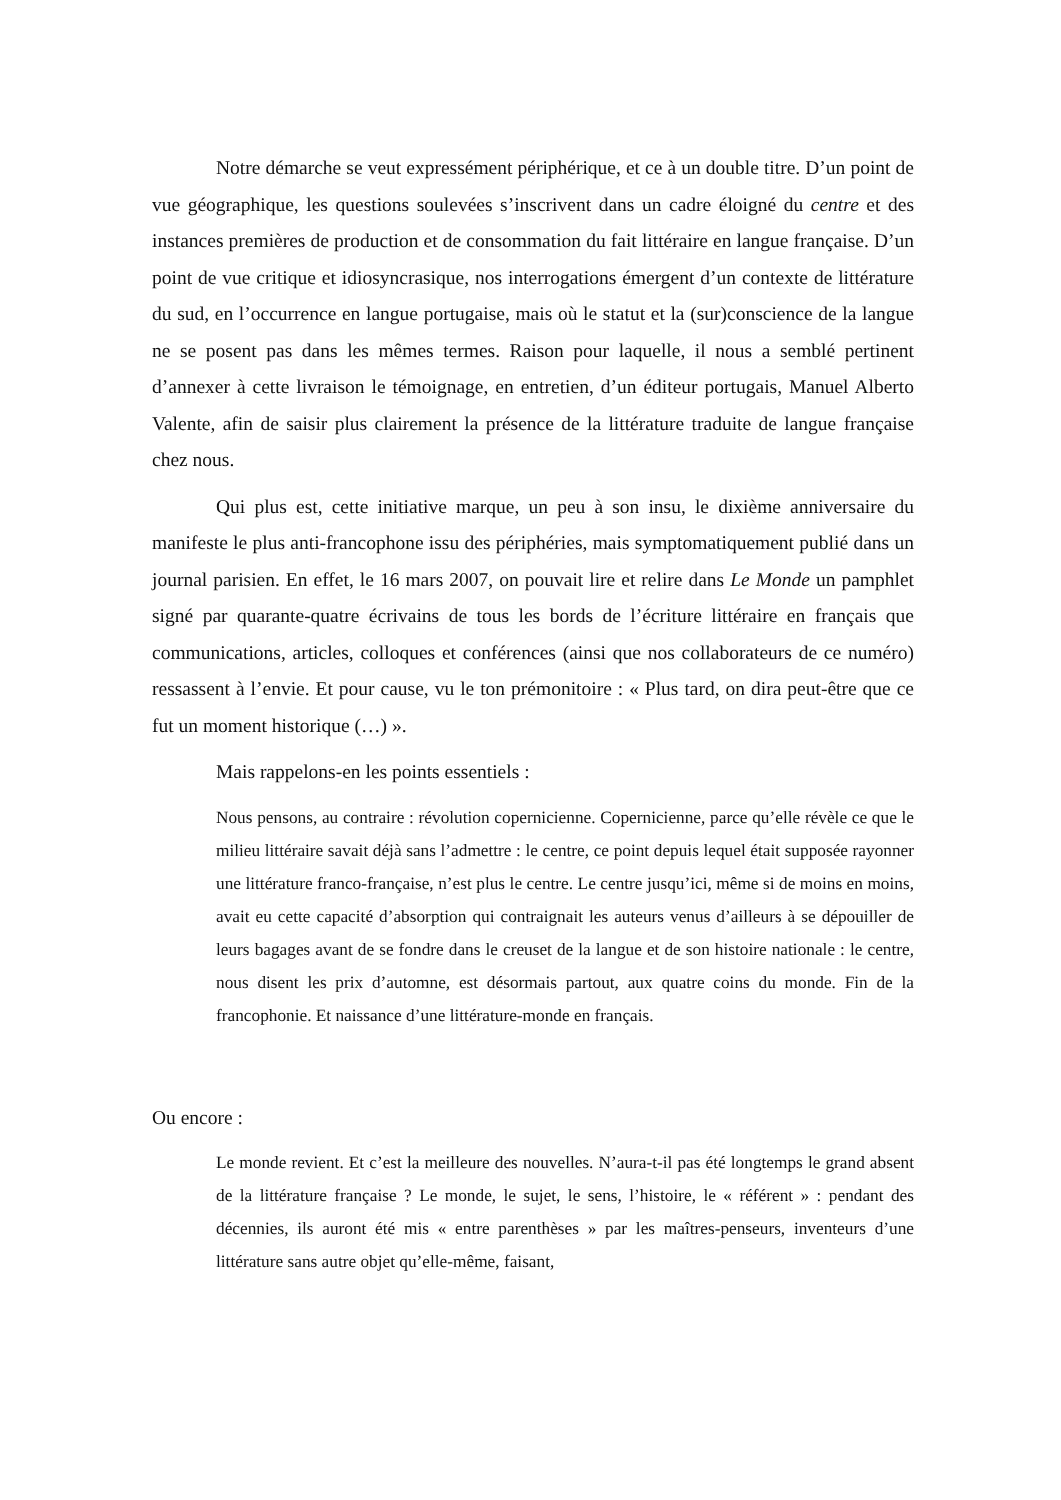Notre démarche se veut expressément périphérique, et ce à un double titre. D’un point de vue géographique, les questions soulevées s’inscrivent dans un cadre éloigné du centre et des instances premières de production et de consommation du fait littéraire en langue française. D’un point de vue critique et idiosyncrasique, nos interrogations émergent d’un contexte de littérature du sud, en l’occurrence en langue portugaise, mais où le statut et la (sur)conscience de la langue ne se posent pas dans les mêmes termes. Raison pour laquelle, il nous a semblé pertinent d’annexer à cette livraison le témoignage, en entretien, d’un éditeur portugais, Manuel Alberto Valente, afin de saisir plus clairement la présence de la littérature traduite de langue française chez nous.
Qui plus est, cette initiative marque, un peu à son insu, le dixième anniversaire du manifeste le plus anti-francophone issu des périphéries, mais symptomatiquement publié dans un journal parisien. En effet, le 16 mars 2007, on pouvait lire et relire dans Le Monde un pamphlet signé par quarante-quatre écrivains de tous les bords de l’écriture littéraire en français que communications, articles, colloques et conférences (ainsi que nos collaborateurs de ce numéro) ressassent à l’envie. Et pour cause, vu le ton prémonitoire : « Plus tard, on dira peut-être que ce fut un moment historique (…) ».
Mais rappelons-en les points essentiels :
Nous pensons, au contraire : révolution copernicienne. Copernicienne, parce qu’elle révèle ce que le milieu littéraire savait déjà sans l’admettre : le centre, ce point depuis lequel était supposée rayonner une littérature franco-française, n’est plus le centre. Le centre jusqu’ici, même si de moins en moins, avait eu cette capacité d’absorption qui contraignait les auteurs venus d’ailleurs à se dépouiller de leurs bagages avant de se fondre dans le creuset de la langue et de son histoire nationale : le centre, nous disent les prix d’automne, est désormais partout, aux quatre coins du monde. Fin de la francophonie. Et naissance d’une littérature-monde en français.
Ou encore :
Le monde revient. Et c’est la meilleure des nouvelles. N’aura-t-il pas été longtemps le grand absent de la littérature française ? Le monde, le sujet, le sens, l’histoire, le « référent » : pendant des décennies, ils auront été mis « entre parenthèses » par les maîtres-penseurs, inventeurs d’une littérature sans autre objet qu’elle-même, faisant,